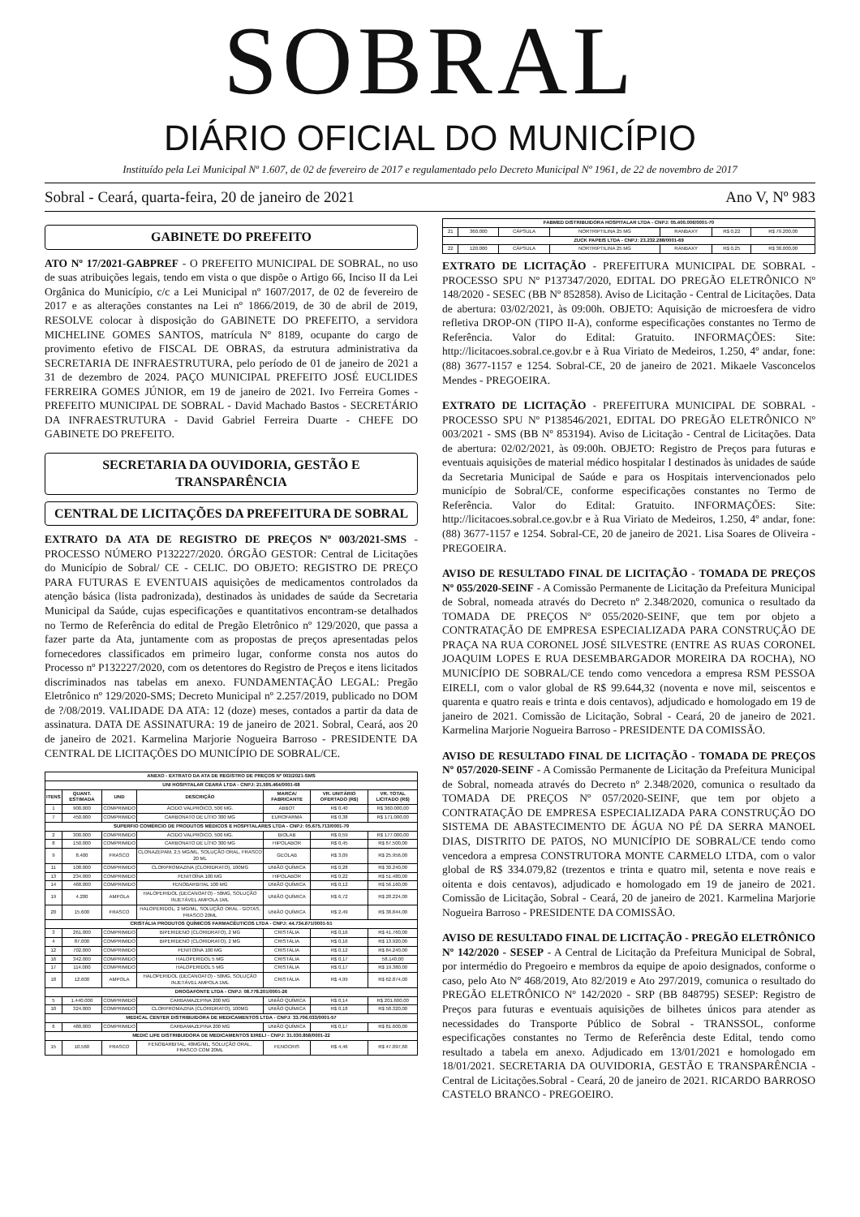SOBRAL
DIÁRIO OFICIAL DO MUNICÍPIO
Instituído pela Lei Municipal Nº 1.607, de 02 de fevereiro de 2017 e regulamentado pelo Decreto Municipal Nº 1961, de 22 de novembro de 2017
Sobral - Ceará, quarta-feira, 20 de janeiro de 2021 Ano V, Nº 983
GABINETE DO PREFEITO
ATO Nº 17/2021-GABPREF - O PREFEITO MUNICIPAL DE SOBRAL, no uso de suas atribuições legais, tendo em vista o que dispõe o Artigo 66, Inciso II da Lei Orgânica do Município, c/c a Lei Municipal nº 1607/2017, de 02 de fevereiro de 2017 e as alterações constantes na Lei nº 1866/2019, de 30 de abril de 2019, RESOLVE colocar à disposição do GABINETE DO PREFEITO, a servidora MICHELINE GOMES SANTOS, matrícula Nº 8189, ocupante do cargo de provimento efetivo de FISCAL DE OBRAS, da estrutura administrativa da SECRETARIA DE INFRAESTRUTURA, pelo período de 01 de janeiro de 2021 a 31 de dezembro de 2024. PAÇO MUNICIPAL PREFEITO JOSÉ EUCLIDES FERREIRA GOMES JÚNIOR, em 19 de janeiro de 2021. Ivo Ferreira Gomes - PREFEITO MUNICIPAL DE SOBRAL - David Machado Bastos - SECRETÁRIO DA INFRAESTRUTURA - David Gabriel Ferreira Duarte - CHEFE DO GABINETE DO PREFEITO.
SECRETARIA DA OUVIDORIA, GESTÃO E TRANSPARÊNCIA
CENTRAL DE LICITAÇÕES DA PREFEITURA DE SOBRAL
EXTRATO DA ATA DE REGISTRO DE PREÇOS Nº 003/2021-SMS - PROCESSO NÚMERO P132227/2020. ÓRGÃO GESTOR: Central de Licitações do Município de Sobral/ CE - CELIC. DO OBJETO: REGISTRO DE PREÇO PARA FUTURAS E EVENTUAIS aquisições de medicamentos controlados da atenção básica (lista padronizada), destinados às unidades de saúde da Secretaria Municipal da Saúde, cujas especificações e quantitativos encontram-se detalhados no Termo de Referência do edital de Pregão Eletrônico nº 129/2020, que passa a fazer parte da Ata, juntamente com as propostas de preços apresentadas pelos fornecedores classificados em primeiro lugar, conforme consta nos autos do Processo nº P132227/2020, com os detentores do Registro de Preços e itens licitados discriminados nas tabelas em anexo. FUNDAMENTAÇÃO LEGAL: Pregão Eletrônico nº 129/2020-SMS; Decreto Municipal nº 2.257/2019, publicado no DOM de ?/08/2019. VALIDADE DA ATA: 12 (doze) meses, contados a partir da data de assinatura. DATA DE ASSINATURA: 19 de janeiro de 2021. Sobral, Ceará, aos 20 de janeiro de 2021. Karmelina Marjorie Nogueira Barroso - PRESIDENTE DA CENTRAL DE LICITAÇÕES DO MUNICÍPIO DE SOBRAL/CE.
| ANEXO - EXTRATO DA ATA DE REGISTRO DE PREÇOS Nº 003/2021-SMS | | | | | | |
| --- | --- | --- | --- | --- | --- | --- |
| UNI HOSPITALAR CEARÁ LTDA - CNPJ: 21.595.464/0001-68 | | | | | | |
| ITENS | QUANT. ESTIMADA | UND | DESCRIÇÃO | MARCA/ FABRICANTE | VR. UNITÁRIO OFERTADO (R$) | VR. TOTAL LICITADO (R$) |
| 1 | 900.000 | COMPRIMIDO | ÁCIDO VALPRÓICO, 500 MG. | ABBOT | R$ 0,40 | R$ 360.000,00 |
| 7 | 450.000 | COMPRIMIDO | CARBONATO DE LÍTIO 300 MG | EUROFARMA | R$ 0,38 | R$ 171.000,00 |
| SUPERFIO COMÉRCIO DE PRODUTOS MÉDICOS E HOSPITALARES LTDA - CNPJ: 05.675.713/0001-79 | | | | | | |
| 2 | 300.000 | COMPRIMIDO | ÁCIDO VALPRÓICO, 500 MG. | BIOLAB | R$ 0,59 | R$ 177.000,00 |
| 8 | 150.000 | COMPRIMIDO | CARBONATO DE LÍTIO 300 MG | HIPOLABOR | R$ 0,45 | R$ 67.500,00 |
| 9 | 8.400 | FRASCO | CLONAZEPAM, 2,5 MG/ML, SOLUÇÃO ORAL, FRASCO 20 ML | GEOLAB | R$ 3,09 | R$ 25.956,00 |
| 11 | 108.000 | COMPRIMIDO | CLORPROMAZINA (CLORIDRATO), 100MG | UNIÃO QUÍMICA | R$ 0,28 | R$ 30.240,00 |
| 13 | 234.000 | COMPRIMIDO | FENITOÍNA 100 MG | HIPOLABOR | R$ 0,22 | R$ 51.480,00 |
| 14 | 468.000 | COMPRIMIDO | FENOBARBITAL 100 MG | UNIÃO QUÍMICA | R$ 0,12 | R$ 56.160,00 |
| 19 | 4.200 | AMPOLA | HALOPERIDOL (DECANOATO) - 50MG, SOLUÇÃO INJETÁVEL AMPOLA 1ML | UNIÃO QUÍMICA | R$ 6,72 | R$ 28.224,00 |
| 20 | 15.600 | FRASCO | HALOPERIDOL, 2 MG/ML, SOLUÇÃO ORAL - GOTAS, FRASCO 20ML | UNIÃO QUÍMICA | R$ 2,49 | R$ 38.844,00 |
| CRISTÁLIA PRODUTOS QUÍMICOS FARMACÊUTICOS LTDA - CNPJ: 44.734.671/0001-51 | | | | | | |
| 3 | 261.000 | COMPRIMIDO | BIPERIDENO (CLORIDRATO), 2 MG | CRISTÁLIA | R$ 0,16 | R$ 41.760,00 |
| 4 | 87.000 | COMPRIMIDO | BIPERIDENO (CLORIDRATO), 2 MG | CRISTÁLIA | R$ 0,16 | R$ 13.920,00 |
| 12 | 702.000 | COMPRIMIDO | FENITOÍNA 100 MG | CRISTÁLIA | R$ 0,12 | R$ 84.240,00 |
| 16 | 342.000 | COMPRIMIDO | HALOPERIDOL 5 MG | CRISTÁLIA | R$ 0,17 | 58.140,00 |
| 17 | 114.000 | COMPRIMIDO | HALOPERIDOL 5 MG | CRISTÁLIA | R$ 0,17 | R$ 19.380,00 |
| 18 | 12.600 | AMPOLA | HALOPERIDOL (DECANOATO) - 50MG, SOLUÇÃO INJETÁVEL AMPOLA 1ML | CRISTÁLIA | R$ 4,99 | R$ 62.874,00 |
| DROGAFONTE LTDA - CNPJ: 08.778.201/0001-26 | | | | | | |
| 5 | 1.440.000 | COMPRIMIDO | CARBAMAZEPINA 200 MG | UNIÃO QUÍMICA | R$ 0,14 | R$ 201.600,00 |
| 10 | 324.000 | COMPRIMIDO | CLORPROMAZINA (CLORIDRATO), 100MG | UNIÃO QUÍMICA | R$ 0,18 | R$ 58.320,00 |
| MEDICAL CENTER DISTRIBUIDORA DE MEDICAMENTOS LTDA - CNPJ: 33.706.033/0001-57 | | | | | | |
| 6 | 480.000 | COMPRIMIDO | CARBAMAZEPINA 200 MG | UNIÃO QUÍMICA | R$ 0,17 | R$ 81.600,00 |
| MEDIC LIFE DISTRIBUIDORA DE MEDICAMENTOS EIRELI - CNPJ: 31.030.858/0001-22 | | | | | | |
| 15 | 10.560 | FRASCO | FENOBARBITAL, 40MG/ML, SOLUÇÃO ORAL, FRASCO COM 20ML | FENOCRIS | R$ 4,46 | R$ 47.097,60 |
| FABMED DISTRIBUIDORA HOSPITALAR LTDA - CNPJ: 05.400.006/0001-70 | | | | | | |
| --- | --- | --- | --- | --- | --- | --- |
| 21 | 360.000 | CÁPSULA | NORTRIPTILINA 25 MG | RANBAXY | R$ 0,22 | R$ 79.200,00 |
| ZUCK PAPEIS LTDA - CNPJ: 23.232.288/0001-69 | | | | | | |
| 22 | 120.000 | CÁPSULA | NORTRIPTILINA 25 MG | RANBAXY | R$ 0,25 | R$ 30.000,00 |
EXTRATO DE LICITAÇÃO - PREFEITURA MUNICIPAL DE SOBRAL - PROCESSO SPU Nº P137347/2020, EDITAL DO PREGÃO ELETRÔNICO Nº 148/2020 - SESEC (BB Nº 852858). Aviso de Licitação - Central de Licitações. Data de abertura: 03/02/2021, às 09:00h. OBJETO: Aquisição de microesfera de vidro refletiva DROP-ON (TIPO II-A), conforme especificações constantes no Termo de Referência. Valor do Edital: Gratuito. INFORMAÇÕES: Site: http://licitacoes.sobral.ce.gov.br e à Rua Viriato de Medeiros, 1.250, 4º andar, fone: (88) 3677-1157 e 1254. Sobral-CE, 20 de janeiro de 2021. Mikaele Vasconcelos Mendes - PREGOEIRA.
EXTRATO DE LICITAÇÃO - PREFEITURA MUNICIPAL DE SOBRAL - PROCESSO SPU Nº P138546/2021, EDITAL DO PREGÃO ELETRÔNICO Nº 003/2021 - SMS (BB Nº 853194). Aviso de Licitação - Central de Licitações. Data de abertura: 02/02/2021, às 09:00h. OBJETO: Registro de Preços para futuras e eventuais aquisições de material médico hospitalar I destinados às unidades de saúde da Secretaria Municipal de Saúde e para os Hospitais intervencionados pelo município de Sobral/CE, conforme especificações constantes no Termo de Referência. Valor do Edital: Gratuito. INFORMAÇÕES: Site: http://licitacoes.sobral.ce.gov.br e à Rua Viriato de Medeiros, 1.250, 4º andar, fone: (88) 3677-1157 e 1254. Sobral-CE, 20 de janeiro de 2021. Lisa Soares de Oliveira - PREGOEIRA.
AVISO DE RESULTADO FINAL DE LICITAÇÃO - TOMADA DE PREÇOS Nº 055/2020-SEINF - A Comissão Permanente de Licitação da Prefeitura Municipal de Sobral, nomeada através do Decreto nº 2.348/2020, comunica o resultado da TOMADA DE PREÇOS Nº 055/2020-SEINF, que tem por objeto a CONTRATAÇÃO DE EMPRESA ESPECIALIZADA PARA CONSTRUÇÃO DE PRAÇA NA RUA CORONEL JOSÉ SILVESTRE (ENTRE AS RUAS CORONEL JOAQUIM LOPES E RUA DESEMBARGADOR MOREIRA DA ROCHA), NO MUNICÍPIO DE SOBRAL/CE tendo como vencedora a empresa RSM PESSOA EIRELI, com o valor global de R$ 99.644,32 (noventa e nove mil, seiscentos e quarenta e quatro reais e trinta e dois centavos), adjudicado e homologado em 19 de janeiro de 2021. Comissão de Licitação, Sobral - Ceará, 20 de janeiro de 2021. Karmelina Marjorie Nogueira Barroso - PRESIDENTE DA COMISSÃO.
AVISO DE RESULTADO FINAL DE LICITAÇÃO - TOMADA DE PREÇOS Nº 057/2020-SEINF - A Comissão Permanente de Licitação da Prefeitura Municipal de Sobral, nomeada através do Decreto nº 2.348/2020, comunica o resultado da TOMADA DE PREÇOS Nº 057/2020-SEINF, que tem por objeto a CONTRATAÇÃO DE EMPRESA ESPECIALIZADA PARA CONSTRUÇÃO DO SISTEMA DE ABASTECIMENTO DE ÁGUA NO PÉ DA SERRA MANOEL DIAS, DISTRITO DE PATOS, NO MUNICÍPIO DE SOBRAL/CE tendo como vencedora a empresa CONSTRUTORA MONTE CARMELO LTDA, com o valor global de R$ 334.079,82 (trezentos e trinta e quatro mil, setenta e nove reais e oitenta e dois centavos), adjudicado e homologado em 19 de janeiro de 2021. Comissão de Licitação, Sobral - Ceará, 20 de janeiro de 2021. Karmelina Marjorie Nogueira Barroso - PRESIDENTE DA COMISSÃO.
AVISO DE RESULTADO FINAL DE LICITAÇÃO - PREGÃO ELETRÔNICO Nº 142/2020 - SESEP - A Central de Licitação da Prefeitura Municipal de Sobral, por intermédio do Pregoeiro e membros da equipe de apoio designados, conforme o caso, pelo Ato Nº 468/2019, Ato 82/2019 e Ato 297/2019, comunica o resultado do PREGÃO ELETRÔNICO Nº 142/2020 - SRP (BB 848795) SESEP: Registro de Preços para futuras e eventuais aquisições de bilhetes únicos para atender as necessidades do Transporte Público de Sobral - TRANSSOL, conforme especificações constantes no Termo de Referência deste Edital, tendo como resultado a tabela em anexo. Adjudicado em 13/01/2021 e homologado em 18/01/2021. SECRETARIA DA OUVIDORIA, GESTÃO E TRANSPARÊNCIA - Central de Licitações.Sobral - Ceará, 20 de janeiro de 2021. RICARDO BARROSO CASTELO BRANCO - PREGOEIRO.